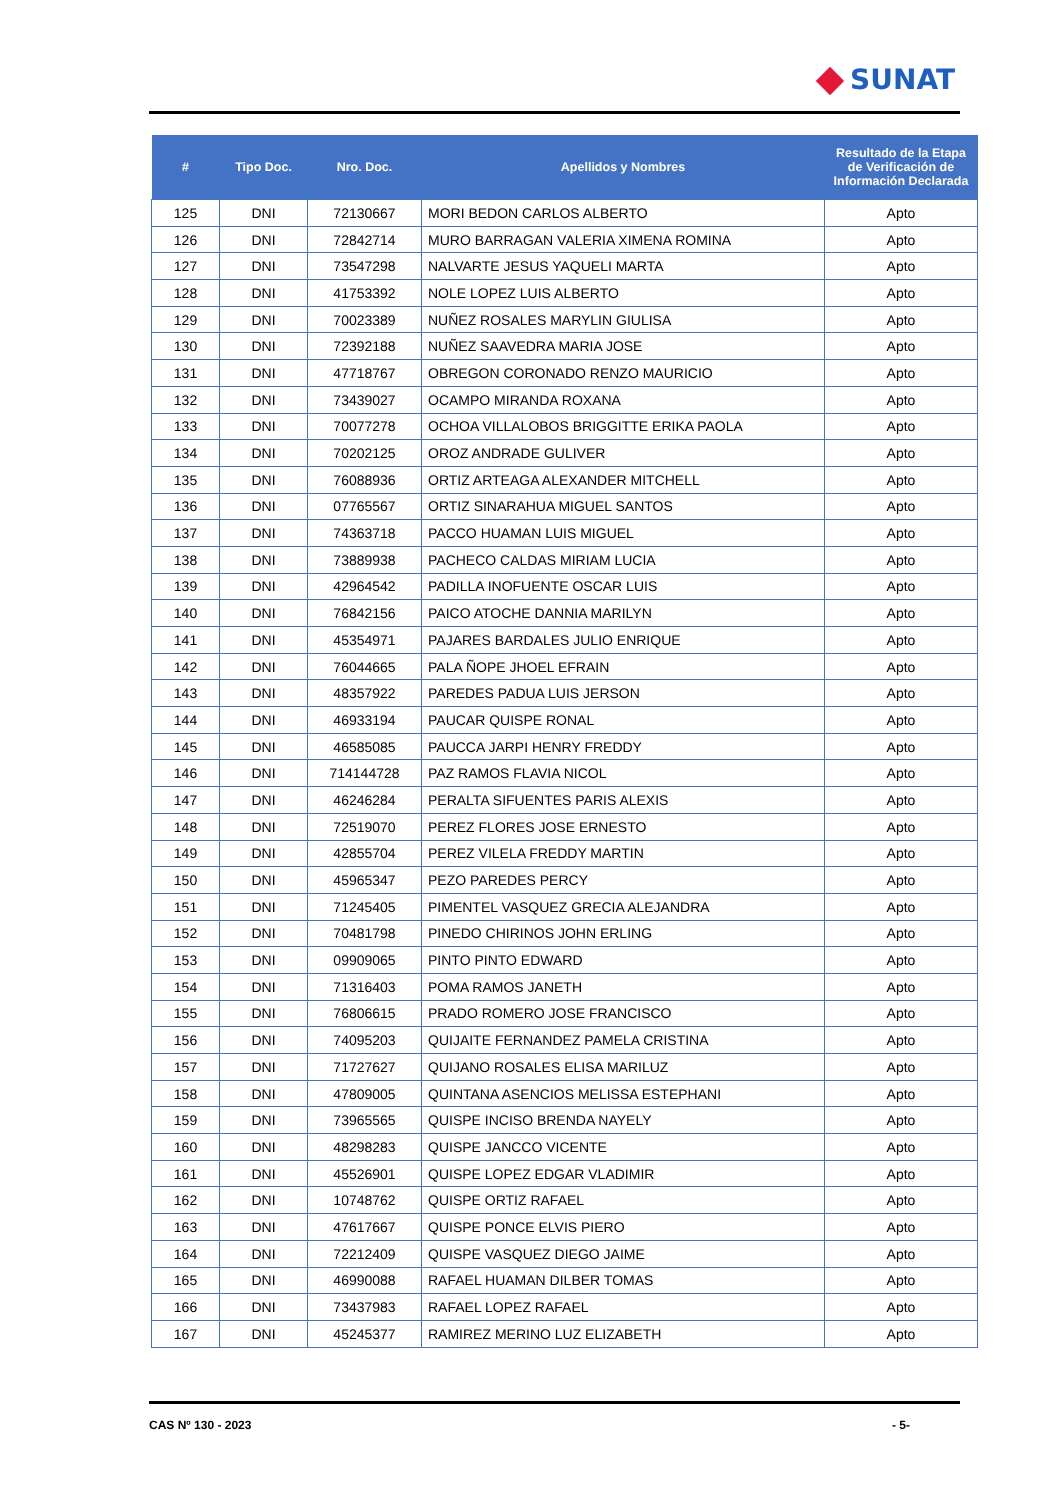SUNAT
| # | Tipo Doc. | Nro. Doc. | Apellidos y Nombres | Resultado de la Etapa de Verificación de Información Declarada |
| --- | --- | --- | --- | --- |
| 125 | DNI | 72130667 | MORI BEDON CARLOS ALBERTO | Apto |
| 126 | DNI | 72842714 | MURO BARRAGAN VALERIA XIMENA ROMINA | Apto |
| 127 | DNI | 73547298 | NALVARTE JESUS YAQUELI MARTA | Apto |
| 128 | DNI | 41753392 | NOLE LOPEZ LUIS ALBERTO | Apto |
| 129 | DNI | 70023389 | NUÑEZ ROSALES MARYLIN GIULISA | Apto |
| 130 | DNI | 72392188 | NUÑEZ SAAVEDRA MARIA JOSE | Apto |
| 131 | DNI | 47718767 | OBREGON CORONADO RENZO MAURICIO | Apto |
| 132 | DNI | 73439027 | OCAMPO MIRANDA ROXANA | Apto |
| 133 | DNI | 70077278 | OCHOA VILLALOBOS BRIGGITTE ERIKA PAOLA | Apto |
| 134 | DNI | 70202125 | OROZ ANDRADE GULIVER | Apto |
| 135 | DNI | 76088936 | ORTIZ ARTEAGA ALEXANDER MITCHELL | Apto |
| 136 | DNI | 07765567 | ORTIZ SINARAHUA MIGUEL SANTOS | Apto |
| 137 | DNI | 74363718 | PACCO HUAMAN LUIS MIGUEL | Apto |
| 138 | DNI | 73889938 | PACHECO CALDAS MIRIAM LUCIA | Apto |
| 139 | DNI | 42964542 | PADILLA INOFUENTE OSCAR LUIS | Apto |
| 140 | DNI | 76842156 | PAICO ATOCHE DANNIA MARILYN | Apto |
| 141 | DNI | 45354971 | PAJARES BARDALES JULIO ENRIQUE | Apto |
| 142 | DNI | 76044665 | PALA ÑOPE JHOEL EFRAIN | Apto |
| 143 | DNI | 48357922 | PAREDES PADUA LUIS JERSON | Apto |
| 144 | DNI | 46933194 | PAUCAR QUISPE RONAL | Apto |
| 145 | DNI | 46585085 | PAUCCA JARPI HENRY FREDDY | Apto |
| 146 | DNI | 714144728 | PAZ RAMOS FLAVIA NICOL | Apto |
| 147 | DNI | 46246284 | PERALTA SIFUENTES PARIS ALEXIS | Apto |
| 148 | DNI | 72519070 | PEREZ FLORES JOSE ERNESTO | Apto |
| 149 | DNI | 42855704 | PEREZ VILELA FREDDY MARTIN | Apto |
| 150 | DNI | 45965347 | PEZO PAREDES PERCY | Apto |
| 151 | DNI | 71245405 | PIMENTEL VASQUEZ GRECIA ALEJANDRA | Apto |
| 152 | DNI | 70481798 | PINEDO CHIRINOS JOHN ERLING | Apto |
| 153 | DNI | 09909065 | PINTO PINTO EDWARD | Apto |
| 154 | DNI | 71316403 | POMA RAMOS JANETH | Apto |
| 155 | DNI | 76806615 | PRADO ROMERO JOSE FRANCISCO | Apto |
| 156 | DNI | 74095203 | QUIJAITE FERNANDEZ PAMELA CRISTINA | Apto |
| 157 | DNI | 71727627 | QUIJANO ROSALES ELISA MARILUZ | Apto |
| 158 | DNI | 47809005 | QUINTANA ASENCIOS MELISSA ESTEPHANI | Apto |
| 159 | DNI | 73965565 | QUISPE INCISO BRENDA NAYELY | Apto |
| 160 | DNI | 48298283 | QUISPE JANCCO VICENTE | Apto |
| 161 | DNI | 45526901 | QUISPE LOPEZ EDGAR VLADIMIR | Apto |
| 162 | DNI | 10748762 | QUISPE ORTIZ RAFAEL | Apto |
| 163 | DNI | 47617667 | QUISPE PONCE ELVIS PIERO | Apto |
| 164 | DNI | 72212409 | QUISPE VASQUEZ DIEGO JAIME | Apto |
| 165 | DNI | 46990088 | RAFAEL HUAMAN DILBER TOMAS | Apto |
| 166 | DNI | 73437983 | RAFAEL LOPEZ RAFAEL | Apto |
| 167 | DNI | 45245377 | RAMIREZ MERINO LUZ ELIZABETH | Apto |
CAS Nº 130 - 2023 - 5-